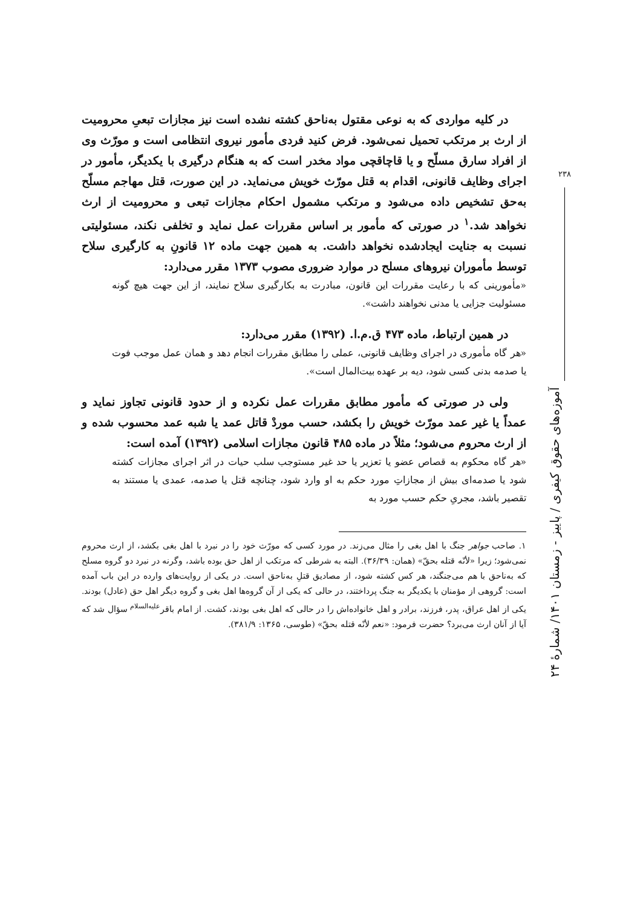۲۳۸
آموزه‌های حقوق کیفری / پاییز - زمستان ۱۴۰۱/ شمارهٔ ۲۴
در کلیه مواردی که به نوعی مقتول به‌ناحق کشته نشده است نیز مجازات تبعیِ محرومیت از ارث بر مرتکب تحمیل نمی‌شود. فرض کنید فردی مأمور نیروی انتظامی است و مورّث وی از افراد سارق مسلّح و یا قاچاقچی مواد مخدر است که به هنگام درگیری با یکدیگر، مأمور در اجرای وظایف قانونی، اقدام به قتل مورّث خویش می‌نماید. در این صورت، قتل مهاجم مسلّح به‌حق تشخیص داده می‌شود و مرتکب مشمول احکام مجازات تبعی و محرومیت از ارث نخواهد شد.<sup>۱</sup> در صورتی که مأمور بر اساس مقررات عمل نماید و تخلفی نکند، مسئولیتی نسبت به جنایت ایجادشده نخواهد داشت. به همین جهت ماده ۱۲ قانونِ به کارگیری سلاح توسط مأموران نیروهای مسلح در موارد ضروری مصوب ۱۳۷۳ مقرر می‌دارد:
«مأمورینی که با رعایت مقررات این قانون، مبادرت به بکارگیری سلاح نمایند، از این جهت هیچ گونه مسئولیت جزایی یا مدنی نخواهند داشت».
در همین ارتباط، ماده ۴۷۳ ق.م.ا. (۱۳۹۲) مقرر می‌دارد:
«هر گاه مأموری در اجرای وظایف قانونی، عملی را مطابق مقررات انجام دهد و همان عمل موجب فوت یا صدمه بدنی کسی شود، دیه بر عهده بیت‌المال است».
ولی در صورتی که مأمور مطابق مقررات عمل نکرده و از حدود قانونی تجاوز نماید و عمداً یا غیر عمد مورّث خویش را بکشد، حسب موردْ قاتل عمد یا شبه عمد محسوب شده و از ارث محروم می‌شود؛ مثلاً در ماده ۴۸۵ قانون مجازات اسلامی (۱۳۹۲) آمده است:
«هر گاه محکوم به قصاص عضو یا تعزیر یا حد غیر مستوجب سلب حیات در اثر اجرای مجازات کشته شود یا صدمه‌ای بیش از مجازاتِ مورد حکم به او وارد شود، چنانچه قتل یا صدمه، عمدی یا مستند به تقصیر باشد، مجریِ حکم حسب مورد به
۱. صاحب جواهر جنگ با اهل بغی را مثال می‌زند. در مورد کسی که مورّث خود را در نبرد با اهل بغی بکشد، از ارث محروم نمی‌شود؛ زیرا «لأنّه قتله بحقّ» (همان: ۳۶/۳۹). البته به شرطی که مرتکب از اهل حق بوده باشد، وگرنه در نبرد دو گروه مسلح که به‌ناحق با هم می‌جنگند، هر کس کشته شود، از مصادیق قتلِ به‌ناحق است. در یکی از روایت‌های وارده در این باب آمده است: گروهی از مؤمنان با یکدیگر به جنگ پرداختند، در حالی که یکی از آن گروه‌ها اهل بغی و گروه دیگر اهل حق (عادل) بودند. یکی از اهل عراق، پدر، فرزند، برادر و اهل خانواده‌اش را در حالی که اهل بغی بودند، کشت. از امام باقر<sup>علیه‌السلام</sup> سؤال شد که آیا از آنان ارث می‌برد؟ حضرت فرمود: «نعم لأنّه قتله بحقّ» (طوسی، ۱۳۶۵: ۳۸۱/۹).